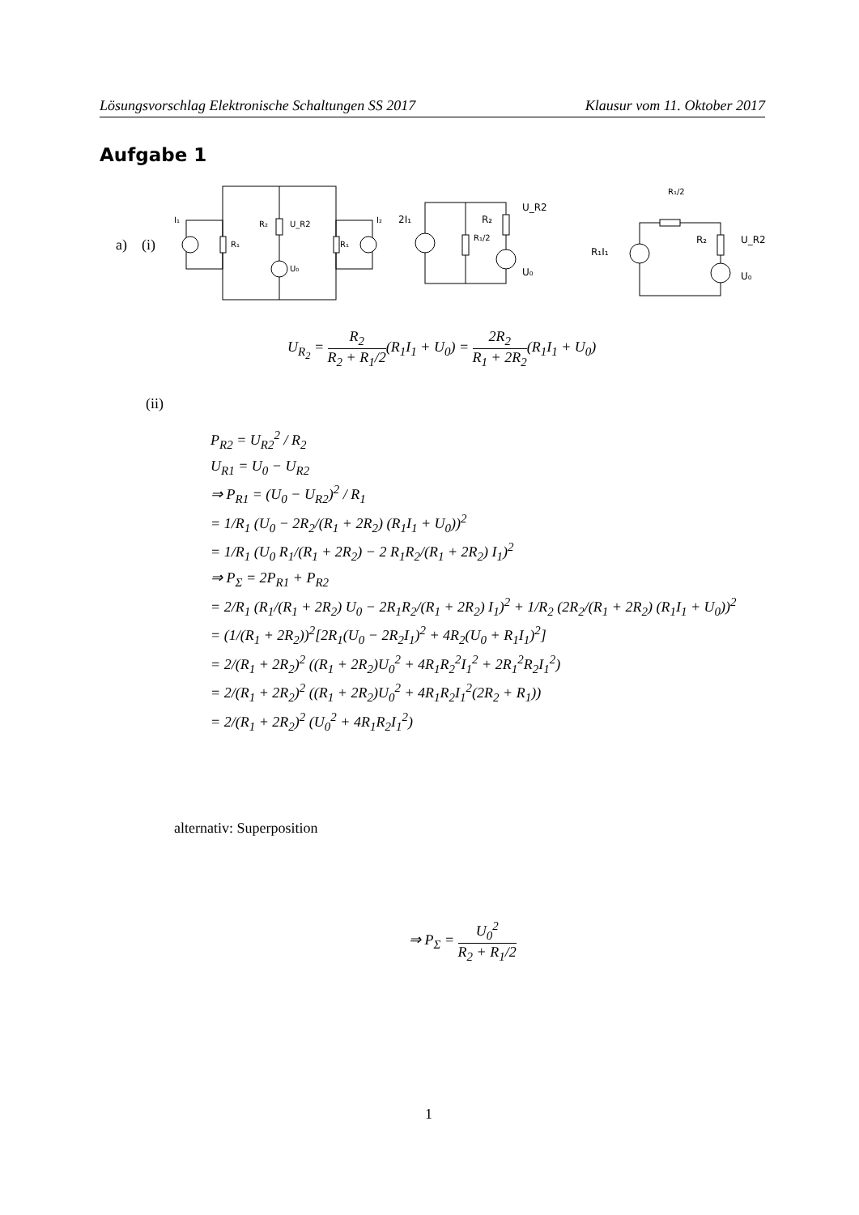Lösungsvorschlag Elektronische Schaltungen SS 2017 Klausur vom 11. Oktober 2017
Aufgabe 1
a) (i)
I₁
R₁
R₂
U_R2
U₀
R₁
I₂
2I₁
R₁/2
R₂
U_R2
U₀
R₁/2
R₁I₁
R₂
U_R2
U₀
U<sub>R<sub>2</sub></sub> = R<sub>2</sub> R<sub>2</sub> + R<sub>1</sub>/2(R<sub>1</sub>I<sub>1</sub> + U<sub>0</sub>) = 2R<sub>2</sub> R<sub>1</sub> + 2R<sub>2</sub>(R<sub>1</sub>I<sub>1</sub> + U<sub>0</sub>)
(ii)
P<sub>R2</sub> = U<sub>R2</sub><sup>2</sup> / R<sub>2</sub>
U<sub>R1</sub> = U<sub>0</sub> − U<sub>R2</sub>
⇒ P<sub>R1</sub> = (U<sub>0</sub> − U<sub>R2</sub>)<sup>2</sup> / R<sub>1</sub>
= 1/R<sub>1</sub> (U<sub>0</sub> − 2R<sub>2</sub>/(R<sub>1</sub> + 2R<sub>2</sub>) (R<sub>1</sub>I<sub>1</sub> + U<sub>0</sub>))<sup>2</sup>
= 1/R<sub>1</sub> (U<sub>0</sub> R<sub>1</sub>/(R<sub>1</sub> + 2R<sub>2</sub>) − 2 R<sub>1</sub>R<sub>2</sub>/(R<sub>1</sub> + 2R<sub>2</sub>) I<sub>1</sub>)<sup>2</sup>
⇒ P<sub>Σ</sub> = 2P<sub>R1</sub> + P<sub>R2</sub>
= 2/R<sub>1</sub> (R<sub>1</sub>/(R<sub>1</sub> + 2R<sub>2</sub>) U<sub>0</sub> − 2R<sub>1</sub>R<sub>2</sub>/(R<sub>1</sub> + 2R<sub>2</sub>) I<sub>1</sub>)<sup>2</sup> + 1/R<sub>2</sub> (2R<sub>2</sub>/(R<sub>1</sub> + 2R<sub>2</sub>) (R<sub>1</sub>I<sub>1</sub> + U<sub>0</sub>))<sup>2</sup>
= (1/(R<sub>1</sub> + 2R<sub>2</sub>))<sup>2</sup>[2R<sub>1</sub>(U<sub>0</sub> − 2R<sub>2</sub>I<sub>1</sub>)<sup>2</sup> + 4R<sub>2</sub>(U<sub>0</sub> + R<sub>1</sub>I<sub>1</sub>)<sup>2</sup>]
= 2/(R<sub>1</sub> + 2R<sub>2</sub>)<sup>2</sup> ((R<sub>1</sub> + 2R<sub>2</sub>)U<sub>0</sub><sup>2</sup> + 4R<sub>1</sub>R<sub>2</sub><sup>2</sup>I<sub>1</sub><sup>2</sup> + 2R<sub>1</sub><sup>2</sup>R<sub>2</sub>I<sub>1</sub><sup>2</sup>)
= 2/(R<sub>1</sub> + 2R<sub>2</sub>)<sup>2</sup> ((R<sub>1</sub> + 2R<sub>2</sub>)U<sub>0</sub><sup>2</sup> + 4R<sub>1</sub>R<sub>2</sub>I<sub>1</sub><sup>2</sup>(2R<sub>2</sub> + R<sub>1</sub>))
= 2/(R<sub>1</sub> + 2R<sub>2</sub>)<sup>2</sup> (U<sub>0</sub><sup>2</sup> + 4R<sub>1</sub>R<sub>2</sub>I<sub>1</sub><sup>2</sup>)
alternativ: Superposition
⇒ P<sub>Σ</sub> = U<sub>0</sub><sup>2</sup> R<sub>2</sub> + R<sub>1</sub>/2
1